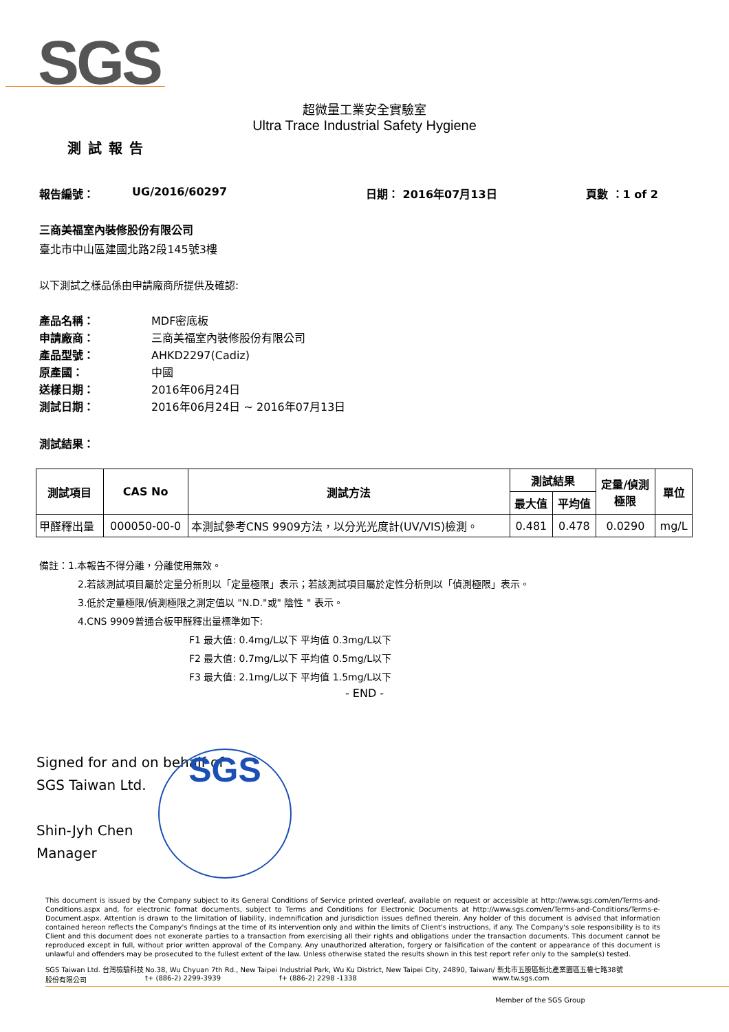SGS
超微量工業安全實驗室
Ultra Trace Industrial Safety Hygiene
測試報告
報告編號： UG/2016/60297 日期： 2016年07月13日 頁數 ：1 of 2
三商美福室內裝修股份有限公司
臺北市中山區建國北路2段145號3樓
以下測試之樣品係由申請廠商所提供及確認:
產品名稱： MDF密底板
申請廠商： 三商美福室內裝修股份有限公司
產品型號： AHKD2297(Cadiz)
原產國： 中國
送樣日期： 2016年06月24日
測試日期： 2016年06月24日 ~ 2016年07月13日
測試結果：
| 測試項目 | CAS No | 測試方法 | 測試結果 | | 定量/偵測 極限 | 單位 |
| --- | --- | --- | --- | --- | --- | --- |
| | | | 最大值 | 平均值 | | |
| 甲醛釋出量 | 000050-00-0 | 本測試參考CNS 9909方法，以分光光度計(UV/VIS)檢測。 | 0.481 | 0.478 | 0.0290 | mg/L |
備註：1.本報告不得分離，分離使用無效。
2.若該測試項目屬於定量分析則以「定量極限」表示；若該測試項目屬於定性分析則以「偵測極限」表示。
3.低於定量極限/偵測極限之測定值以 "N.D."或" 陰性 " 表示。
4.CNS 9909普通合板甲醛釋出量標準如下:
F1 最大值: 0.4mg/L以下 平均值 0.3mg/L以下
F2 最大值: 0.7mg/L以下 平均值 0.5mg/L以下
F3 最大值: 2.1mg/L以下 平均值 1.5mg/L以下
- END -
Signed for and on behalf of
SGS Taiwan Ltd.
Shin-Jyh Chen
Manager
SGS
This document is issued by the Company subject to its General Conditions of Service printed overleaf, available on request or accessible at http://www.sgs.com/en/Terms-and-Conditions.aspx and, for electronic format documents, subject to Terms and Conditions for Electronic Documents at http://www.sgs.com/en/Terms-and-Conditions/Terms-e-Document.aspx. Attention is drawn to the limitation of liability, indemnification and jurisdiction issues defined therein. Any holder of this document is advised that information contained hereon reflects the Company's findings at the time of its intervention only and within the limits of Client's instructions, if any. The Company's sole responsibility is to its Client and this document does not exonerate parties to a transaction from exercising all their rights and obligations under the transaction documents. This document cannot be reproduced except in full, without prior written approval of the Company. Any unauthorized alteration, forgery or falsification of the content or appearance of this document is unlawful and offenders may be prosecuted to the fullest extent of the law. Unless otherwise stated the results shown in this test report refer only to the sample(s) tested.
SGS Taiwan Ltd. 台灣檢驗科技股份有限公司
No.38, Wu Chyuan 7th Rd., New Taipei Industrial Park, Wu Ku District, New Taipei City, 24890, Taiwan/ 新北市五股區新北產業園區五權七路38號
t+ (886-2) 2299-3939 f+ (886-2) 2298 -1338 www.tw.sgs.com
Member of the SGS Group